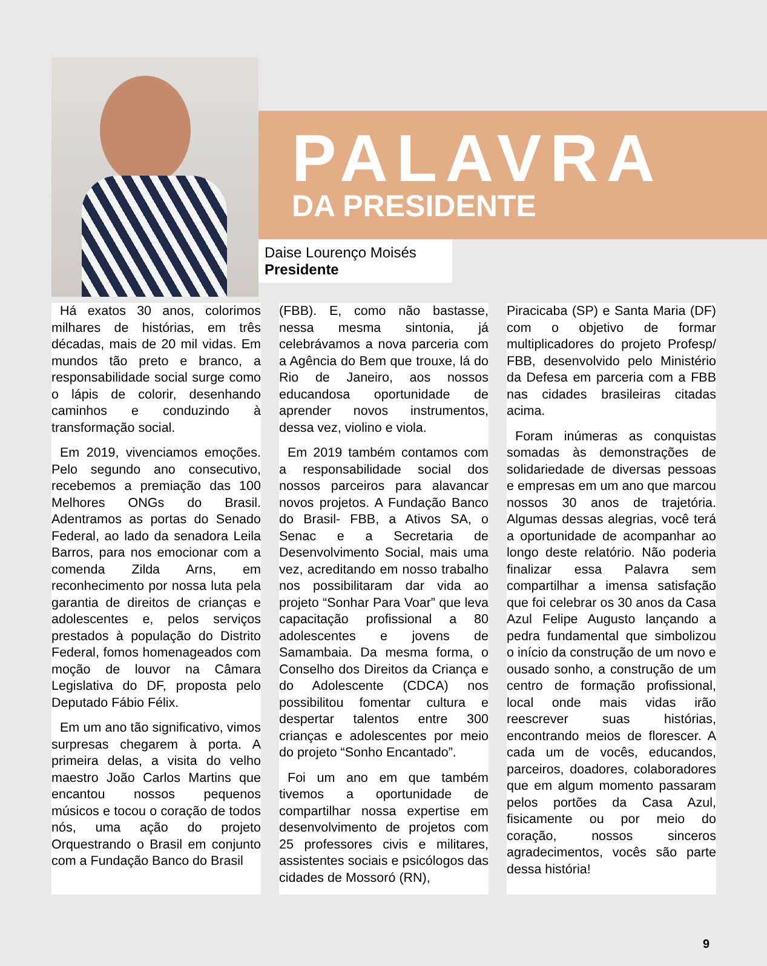PALAVRA
DA PRESIDENTE
Daise Lourenço Moisés
Presidente
Há exatos 30 anos, colorimos milhares de histórias, em três décadas, mais de 20 mil vidas. Em mundos tão preto e branco, a responsabilidade social surge como o lápis de colorir, desenhando caminhos e conduzindo à transformação social.
Em 2019, vivenciamos emoções. Pelo segundo ano consecutivo, recebemos a premiação das 100 Melhores ONGs do Brasil. Adentramos as portas do Senado Federal, ao lado da senadora Leila Barros, para nos emocionar com a comenda Zilda Arns, em reconhecimento por nossa luta pela garantia de direitos de crianças e adolescentes e, pelos serviços prestados à população do Distrito Federal, fomos homenageados com moção de louvor na Câmara Legislativa do DF, proposta pelo Deputado Fábio Félix.
Em um ano tão significativo, vimos surpresas chegarem à porta. A primeira delas, a visita do velho maestro João Carlos Martins que encantou nossos pequenos músicos e tocou o coração de todos nós, uma ação do projeto Orquestrando o Brasil em conjunto com a Fundação Banco do Brasil
(FBB). E, como não bastasse, nessa mesma sintonia, já celebrávamos a nova parceria com a Agência do Bem que trouxe, lá do Rio de Janeiro, aos nossos educandosa oportunidade de aprender novos instrumentos, dessa vez, violino e viola.
Em 2019 também contamos com a responsabilidade social dos nossos parceiros para alavancar novos projetos. A Fundação Banco do Brasil- FBB, a Ativos SA, o Senac e a Secretaria de Desenvolvimento Social, mais uma vez, acreditando em nosso trabalho nos possibilitaram dar vida ao projeto “Sonhar Para Voar” que leva capacitação profissional a 80 adolescentes e jovens de Samambaia. Da mesma forma, o Conselho dos Direitos da Criança e do Adolescente (CDCA) nos possibilitou fomentar cultura e despertar talentos entre 300 crianças e adolescentes por meio do projeto “Sonho Encantado”.
Foi um ano em que também tivemos a oportunidade de compartilhar nossa expertise em desenvolvimento de projetos com 25 professores civis e militares, assistentes sociais e psicólogos das cidades de Mossoró (RN),
Piracicaba (SP) e Santa Maria (DF) com o objetivo de formar multiplicadores do projeto Profesp/ FBB, desenvolvido pelo Ministério da Defesa em parceria com a FBB nas cidades brasileiras citadas acima.
Foram inúmeras as conquistas somadas às demonstrações de solidariedade de diversas pessoas e empresas em um ano que marcou nossos 30 anos de trajetória. Algumas dessas alegrias, você terá a oportunidade de acompanhar ao longo deste relatório. Não poderia finalizar essa Palavra sem compartilhar a imensa satisfação que foi celebrar os 30 anos da Casa Azul Felipe Augusto lançando a pedra fundamental que simbolizou o início da construção de um novo e ousado sonho, a construção de um centro de formação profissional, local onde mais vidas irão reescrever suas histórias, encontrando meios de florescer. A cada um de vocês, educandos, parceiros, doadores, colaboradores que em algum momento passaram pelos portões da Casa Azul, fisicamente ou por meio do coração, nossos sinceros agradecimentos, vocês são parte dessa história!
9